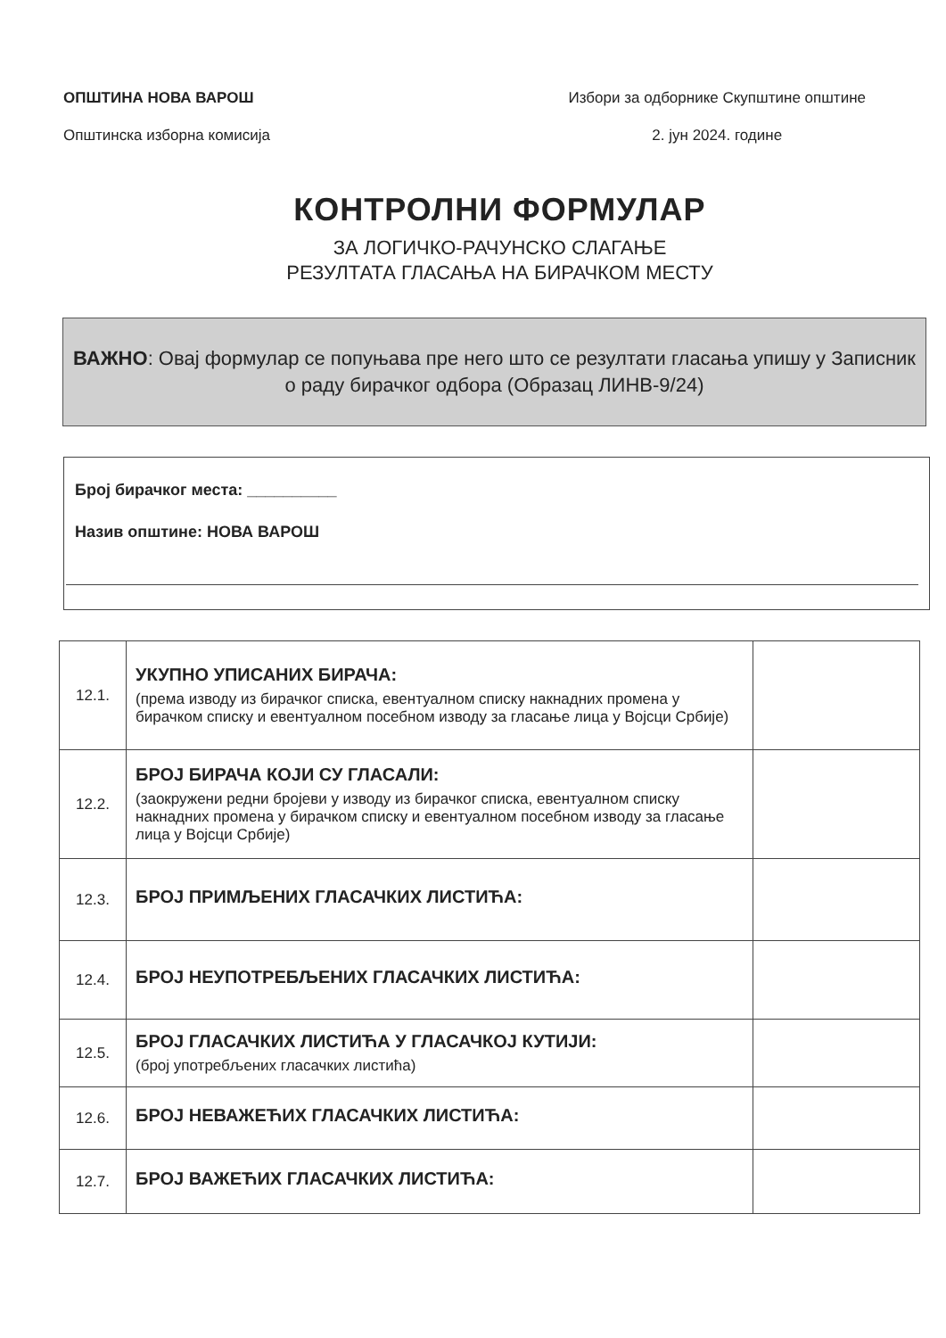ОПШТИНА НОВА ВАРОШ
Општинска изборна комисија
Избори за одборнике Скупштине општине
2. јун 2024. године
КОНТРОЛНИ ФОРМУЛАР
ЗА ЛОГИЧКО-РАЧУНСКО СЛАГАЊЕ
РЕЗУЛТАТА ГЛАСАЊА НА БИРАЧКОМ МЕСТУ
ВАЖНО: Овај формулар се попуњава пре него што се резултати гласања упишу у Записник о раду бирачког одбора (Образац ЛИНВ-9/24)
Број бирачког места: __________
Назив општине: НОВА ВАРОШ
| 12.1. | УКУПНО УПИСАНИХ БИРАЧА: (према изводу из бирачког списка, евентуалном списку накнадних промена у бирачком списку и евентуалном посебном изводу за гласање лица у Војсци Србије) | |
| 12.2. | БРОЈ БИРАЧА КОЈИ СУ ГЛАСАЛИ: (заокружени редни бројеви у изводу из бирачког списка, евентуалном списку накнадних промена у бирачком списку и евентуалном посебном изводу за гласање лица у Војсци Србије) | |
| 12.3. | БРОЈ ПРИМЉЕНИХ ГЛАСАЧКИХ ЛИСТИЋА: | |
| 12.4. | БРОЈ НЕУПОТРЕБЉЕНИХ ГЛАСАЧКИХ ЛИСТИЋА: | |
| 12.5. | БРОЈ ГЛАСАЧКИХ ЛИСТИЋА У ГЛАСАЧКОЈ КУТИЈИ: (број употребљених гласачких листића) | |
| 12.6. | БРОЈ НЕВАЖЕЋИХ ГЛАСАЧКИХ ЛИСТИЋА: | |
| 12.7. | БРОЈ ВАЖЕЋИХ ГЛАСАЧКИХ ЛИСТИЋА: | |